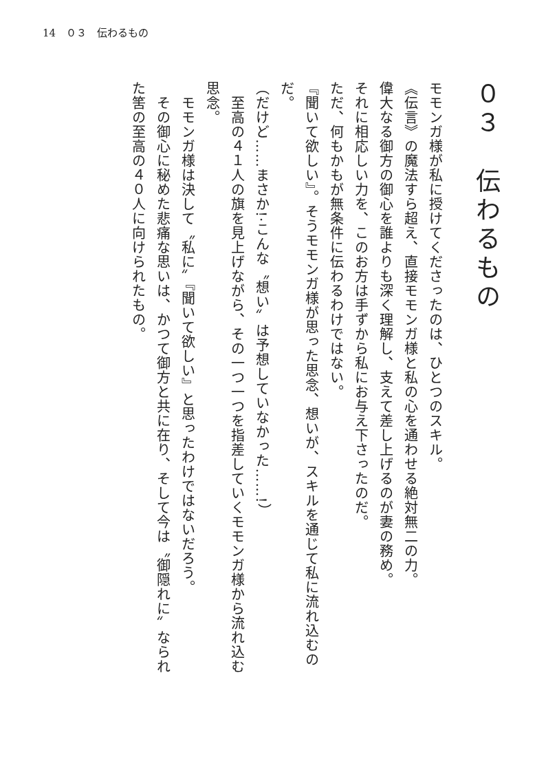14　０３　伝わるもの
０３　伝わるもの
モモンガ様が私に授けてくださったのは、ひとつのスキル。
《伝言》の魔法すら超え、直接モモンガ様と私の心を通わせる絶対無二の力。
偉大なる御方の御心を誰よりも深く理解し、支えて差し上げるのが妻の務め。
それに相応しい力を、このお方は手ずから私にお与え下さったのだ。
ただ、何もかもが無条件に伝わるわけではない。
『聞いて欲しい』。そうモモンガ様が思った思念、想いが、スキルを通じて私に流れ込むのだ。
（だけど……まさか!·こんな〝想い〟は予想していなかった……!）
　至高の４１人の旗を見上げながら、その一つ一つを指差していくモモンガ様から流れ込む思念。
　モモンガ様は決して〝私に〟『聞いて欲しい』と思ったわけではないだろう。
　その御心に秘めた悲痛な思いは、かつて御方と共に在り、そして今は〝御隠れに〟なられた筈の至高の４０人に向けられたもの。